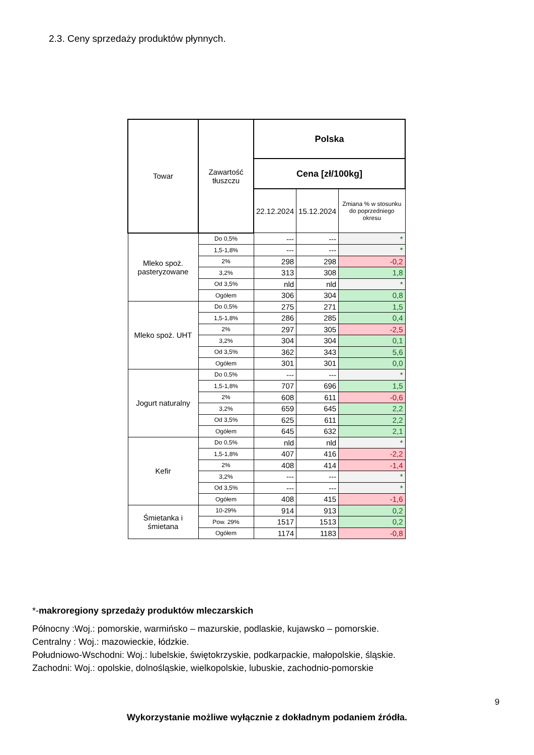2.3. Ceny sprzedaży produktów płynnych.
| Towar | Zawartość tłuszczu | Polska | | |
| --- | --- | --- | --- | --- |
| | | Cena [zł/100kg] | | |
| | | 22.12.2024 | 15.12.2024 | Zmiana % w stosunku do poprzedniego okresu |
| Mleko spoż. pasteryzowane | Do 0,5% | --- | --- | * |
| | 1,5-1,8% | --- | --- | * |
| | 2% | 298 | 298 | -0,2 |
| | 3,2% | 313 | 308 | 1,8 |
| | Od 3,5% | nld | nld | * |
| | Ogółem | 306 | 304 | 0,8 |
| Mleko spoż. UHT | Do 0,5% | 275 | 271 | 1,5 |
| | 1,5-1,8% | 286 | 285 | 0,4 |
| | 2% | 297 | 305 | -2,5 |
| | 3,2% | 304 | 304 | 0,1 |
| | Od 3,5% | 362 | 343 | 5,6 |
| | Ogółem | 301 | 301 | 0,0 |
| Jogurt naturalny | Do 0,5% | --- | --- | * |
| | 1,5-1,8% | 707 | 696 | 1,5 |
| | 2% | 608 | 611 | -0,6 |
| | 3,2% | 659 | 645 | 2,2 |
| | Od 3,5% | 625 | 611 | 2,2 |
| | Ogółem | 645 | 632 | 2,1 |
| Kefir | Do 0,5% | nld | nld | * |
| | 1,5-1,8% | 407 | 416 | -2,2 |
| | 2% | 408 | 414 | -1,4 |
| | 3,2% | --- | --- | * |
| | Od 3,5% | --- | --- | * |
| | Ogółem | 408 | 415 | -1,6 |
| Śmietanka i śmietana | 10-29% | 914 | 913 | 0,2 |
| | Pow. 29% | 1517 | 1513 | 0,2 |
| | Ogółem | 1174 | 1183 | -0,8 |
*-makroregiony sprzedaży produktów mleczarskich
Północny :Woj.: pomorskie, warmińsko – mazurskie, podlaskie, kujawsko – pomorskie.
Centralny : Woj.: mazowieckie, łódzkie.
Południowo-Wschodni: Woj.: lubelskie, świętokrzyskie, podkarpackie, małopolskie, śląskie.
Zachodni: Woj.: opolskie, dolnośląskie, wielkopolskie, lubuskie, zachodnio-pomorskie
9
Wykorzystanie możliwe wyłącznie z dokładnym podaniem źródła.